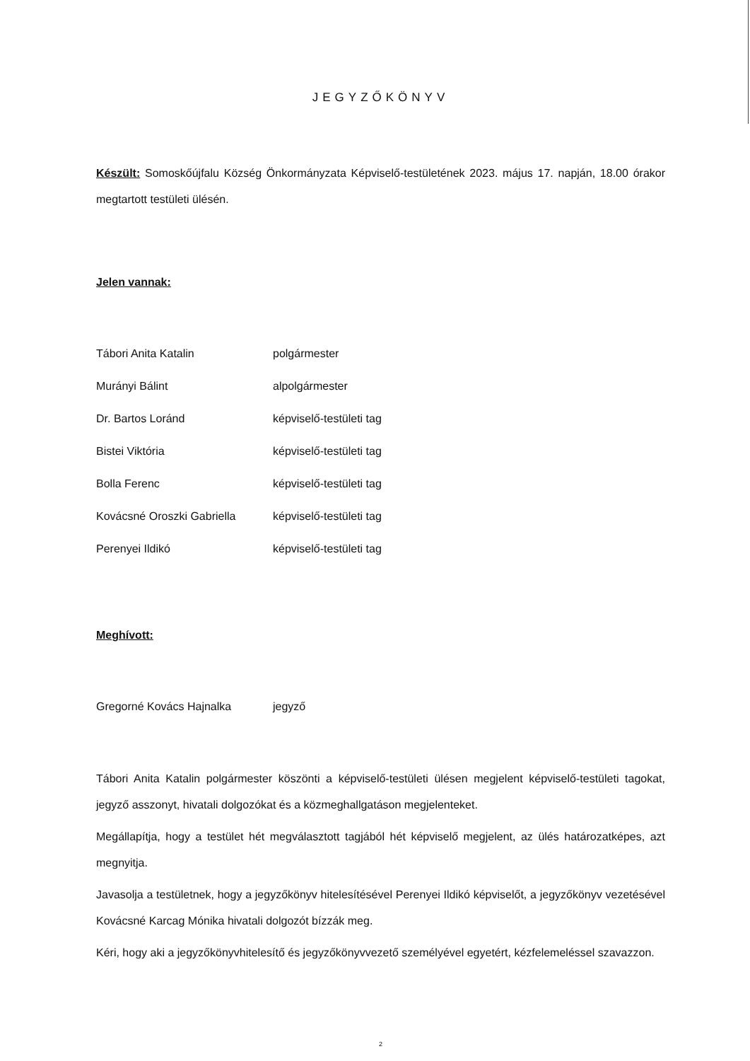JEGYZŐKÖNYV
Készült: Somoskőújfalu Község Önkormányzata Képviselő-testületének 2023. május 17. napján, 18.00 órakor megtartott testületi ülésén.
Jelen vannak:
| Tábori Anita Katalin | polgármester |
| Murányi Bálint | alpolgármester |
| Dr. Bartos Loránd | képviselő-testületi tag |
| Bistei Viktória | képviselő-testületi tag |
| Bolla Ferenc | képviselő-testületi tag |
| Kovácsné Oroszki Gabriella | képviselő-testületi tag |
| Perenyei Ildikó | képviselő-testületi tag |
Meghívott:
| Gregorné Kovács Hajnalka | jegyző |
Tábori Anita Katalin polgármester köszönti a képviselő-testületi ülésen megjelent képviselő-testületi tagokat, jegyző asszonyt, hivatali dolgozókat és a közmeghallgatáson megjelenteket.
Megállapítja, hogy a testület hét megválasztott tagjából hét képviselő megjelent, az ülés határozatképes, azt megnyitja.
Javasolja a testületnek, hogy a jegyzőkönyv hitelesítésével Perenyei Ildikó képviselőt, a jegyzőkönyv vezetésével Kovácsné Karcag Mónika hivatali dolgozót bízzák meg.
Kéri, hogy aki a jegyzőkönyvhitelesítő és jegyzőkönyvvezető személyével egyetért, kézfelemeléssel szavazzon.
2